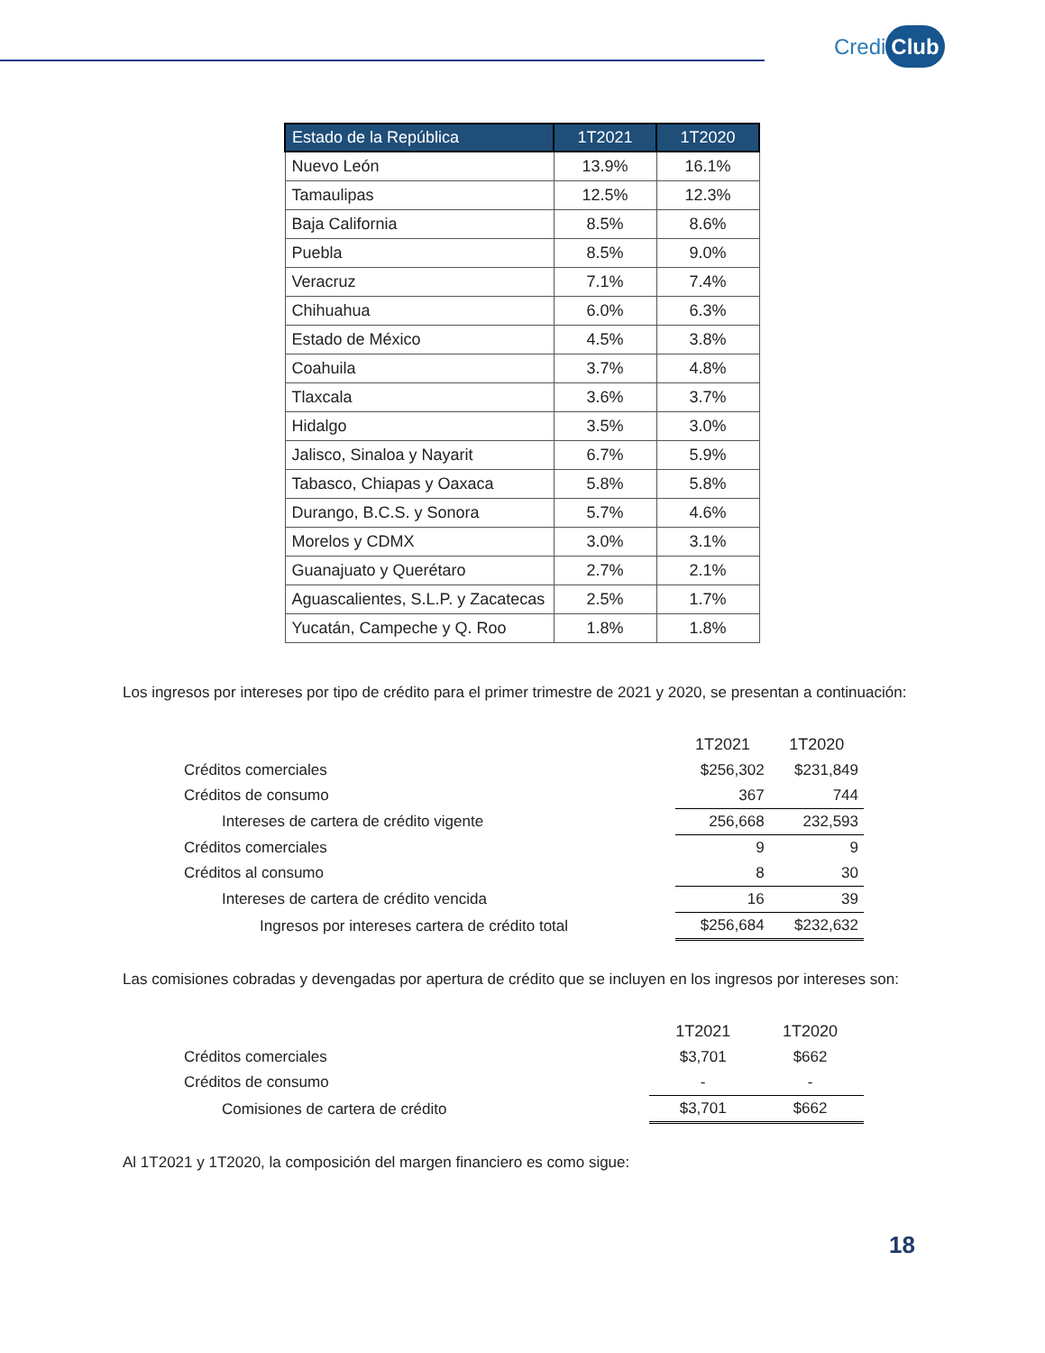Credi Club
| Estado de la República | 1T2021 | 1T2020 |
| --- | --- | --- |
| Nuevo León | 13.9% | 16.1% |
| Tamaulipas | 12.5% | 12.3% |
| Baja California | 8.5% | 8.6% |
| Puebla | 8.5% | 9.0% |
| Veracruz | 7.1% | 7.4% |
| Chihuahua | 6.0% | 6.3% |
| Estado de México | 4.5% | 3.8% |
| Coahuila | 3.7% | 4.8% |
| Tlaxcala | 3.6% | 3.7% |
| Hidalgo | 3.5% | 3.0% |
| Jalisco, Sinaloa y Nayarit | 6.7% | 5.9% |
| Tabasco, Chiapas y Oaxaca | 5.8% | 5.8% |
| Durango, B.C.S. y Sonora | 5.7% | 4.6% |
| Morelos y CDMX | 3.0% | 3.1% |
| Guanajuato y Querétaro | 2.7% | 2.1% |
| Aguascalientes, S.L.P. y Zacatecas | 2.5% | 1.7% |
| Yucatán, Campeche y Q. Roo | 1.8% | 1.8% |
Los ingresos por intereses por tipo de crédito para el primer trimestre de 2021 y 2020, se presentan a continuación:
| | 1T2021 | 1T2020 |
| --- | --- | --- |
| Créditos comerciales | $256,302 | $231,849 |
| Créditos de consumo | 367 | 744 |
| Intereses de cartera de crédito vigente | 256,668 | 232,593 |
| Créditos comerciales | 9 | 9 |
| Créditos al consumo | 8 | 30 |
| Intereses de cartera de crédito vencida | 16 | 39 |
| Ingresos por intereses cartera de crédito total | $256,684 | $232,632 |
Las comisiones cobradas y devengadas por apertura de crédito que se incluyen en los ingresos por intereses son:
| | 1T2021 | 1T2020 |
| --- | --- | --- |
| Créditos comerciales | $3,701 | $662 |
| Créditos de consumo | - | - |
| Comisiones de cartera de crédito | $3,701 | $662 |
Al 1T2021 y 1T2020, la composición del margen financiero es como sigue:
18